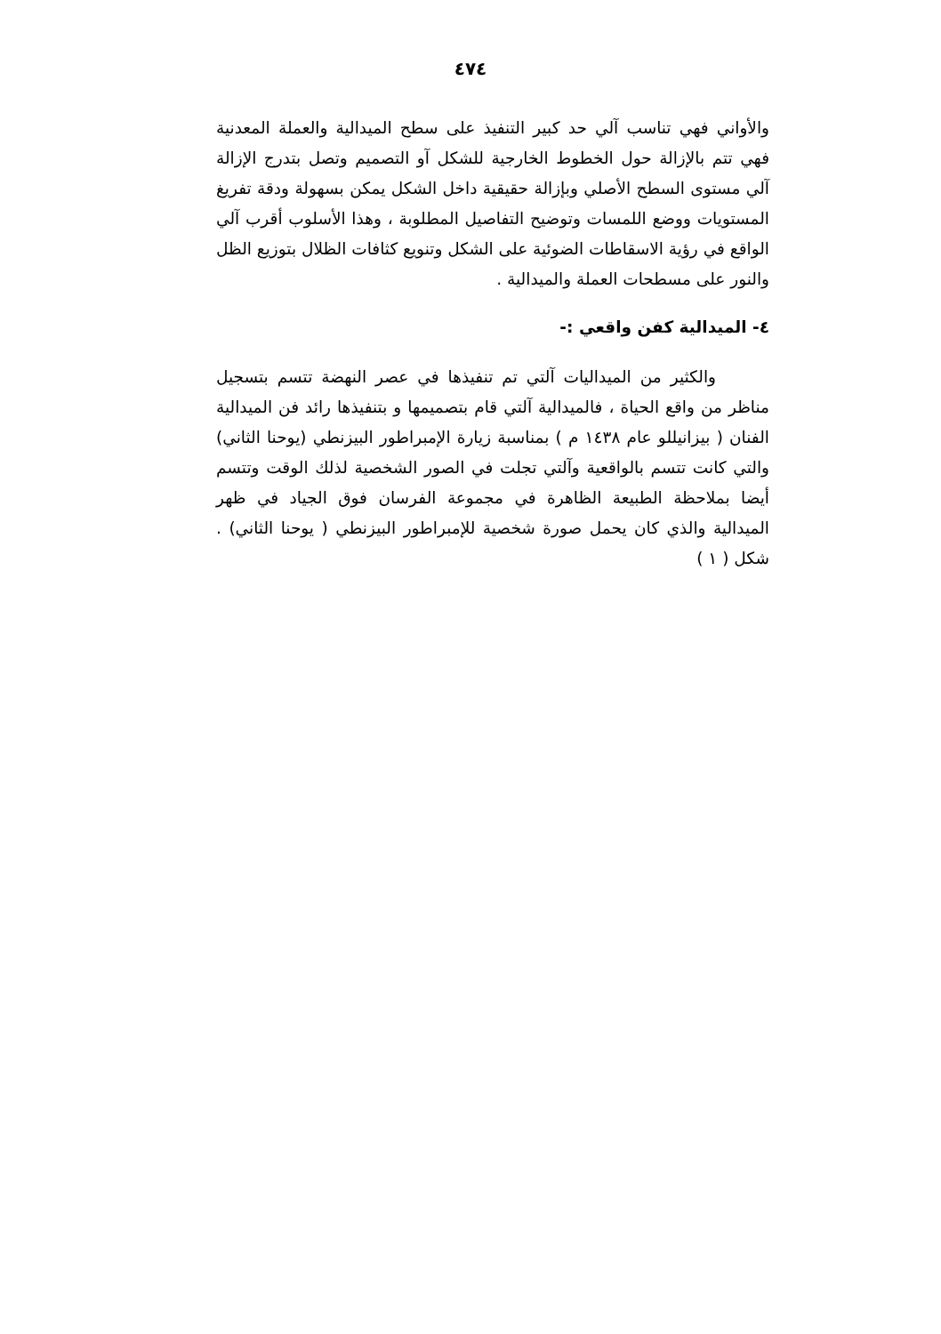٤٧٤
والأواني فهي تناسب آلي حد كبير التنفيذ على سطح الميدالية والعملة المعدنية فهي تتم بالإزالة حول الخطوط الخارجية للشكل آو التصميم وتصل بتدرج الإزالة آلي مستوى السطح الأصلي وبإزالة حقيقية داخل الشكل يمكن بسهولة ودقة تفريغ المستويات ووضع اللمسات وتوضيح التفاصيل المطلوبة ، وهذا الأسلوب أقرب آلي الواقع في رؤية الاسقاطات الضوئية على الشكل وتنويع كثافات الظلال بتوزيع الظل والنور على مسطحات العملة والميدالية .
٤- الميدالية كفن واقعي :-
والكثير من الميداليات آلتي تم تنفيذها في عصر النهضة تتسم بتسجيل مناظر من واقع الحياة ، فالميدالية آلتي قام بتصميمها و بتنفيذها رائد فن الميدالية الفنان ( بيزانيللو عام ١٤٣٨ م ) بمناسبة زيارة الإمبراطور البيزنطي (يوحنا الثاني) والتي كانت تتسم بالواقعية وآلتي تجلت في الصور الشخصية لذلك الوقت وتتسم أيضا بملاحظة الطبيعة الظاهرة في مجموعة الفرسان فوق الجياد في ظهر الميدالية والذي كان يحمل صورة شخصية للإمبراطور البيزنطي ( يوحنا الثاني) . شكل ( ١ )